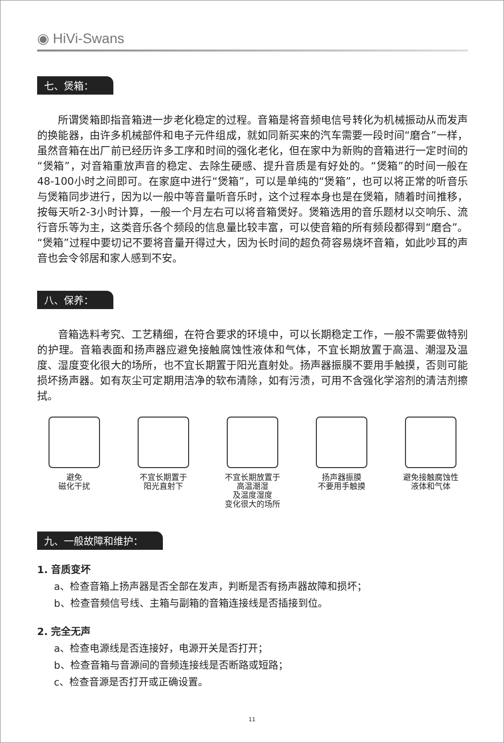◉ HiVi-Swans
七、煲箱：
所谓煲箱即指音箱进一步老化稳定的过程。音箱是将音频电信号转化为机械振动从而发声的换能器，由许多机械部件和电子元件组成，就如同新买来的汽车需要一段时间“磨合”一样，虽然音箱在出厂前已经历许多工序和时间的强化老化，但在家中为新购的音箱进行一定时间的“煲箱”，对音箱重放声音的稳定、去除生硬感、提升音质是有好处的。“煲箱”的时间一般在48-100小时之间即可。在家庭中进行“煲箱”，可以是单纯的“煲箱”，也可以将正常的听音乐与煲箱同步进行，因为以一般中等音量听音乐时，这个过程本身也是在煲箱，随着时间推移，按每天听2-3小时计算，一般一个月左右可以将音箱煲好。煲箱选用的音乐题材以交响乐、流行音乐等为主，这类音乐各个频段的信息量比较丰富，可以使音箱的所有频段都得到“磨合”。“煲箱”过程中要切记不要将音量开得过大，因为长时间的超负荷容易烧坏音箱，如此吵耳的声音也会令邻居和家人感到不安。
八、保养：
音箱选料考究、工艺精细，在符合要求的环境中，可以长期稳定工作，一般不需要做特别的护理。音箱表面和扬声器应避免接触腐蚀性液体和气体，不宜长期放置于高温、潮湿及温度、湿度变化很大的场所，也不宜长期置于阳光直射处。扬声器振膜不要用手触摸，否则可能损坏扬声器。如有灰尘可定期用洁净的软布清除，如有污渍，可用不含强化学溶剂的清洁剂擦拭。
避免
磁化干扰
不宜长期置于
阳光直射下
不宜长期放置于
高温潮湿
及温度湿度
变化很大的场所
扬声器振膜
不要用手触摸
避免接触腐蚀性
液体和气体
九、一般故障和维护：
1. 音质变坏
a、检查音箱上扬声器是否全部在发声，判断是否有扬声器故障和损坏；
b、检查音频信号线、主箱与副箱的音箱连接线是否插接到位。
2. 完全无声
a、检查电源线是否连接好，电源开关是否打开；
b、检查音箱与音源间的音频连接线是否断路或短路；
c、检查音源是否打开或正确设置。
11